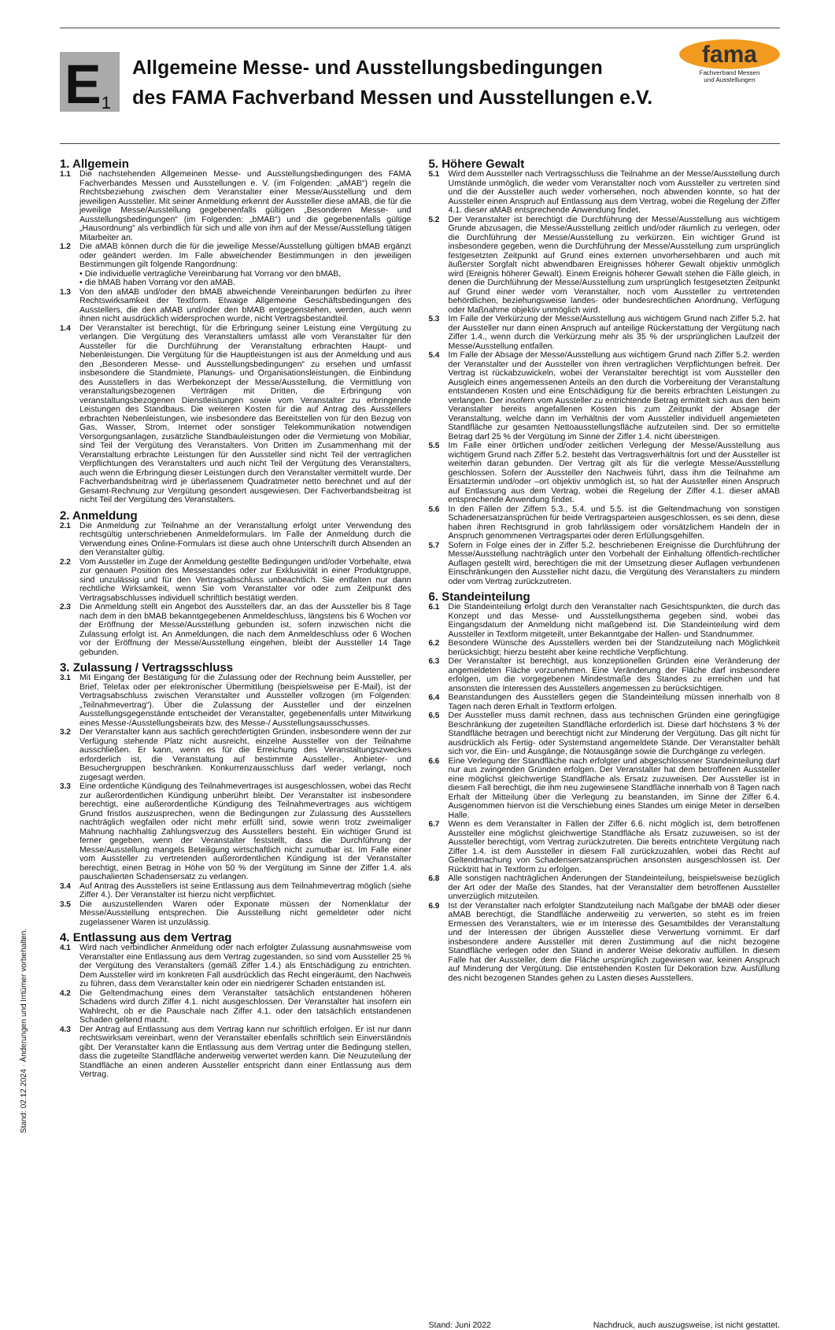E<sub>1</sub>
Allgemeine Messe- und Ausstellungsbedingungen
des FAMA Fachverband Messen und Ausstellungen e.V.
fama
Fachverband Messen
und Ausstellungen
1. Allgemein
1.1 Die nachstehenden Allgemeinen Messe- und Ausstellungsbedingungen des FAMA Fachverbandes Messen und Ausstellungen e. V. (im Folgenden: „aMAB“) regeln die Rechtsbeziehung zwischen dem Veranstalter einer Messe/Ausstellung und dem jeweiligen Aussteller. Mit seiner Anmeldung erkennt der Aussteller diese aMAB, die für die jeweilige Messe/Ausstellung gegebenenfalls gültigen „Besonderen Messe- und Ausstellungsbedingungen“ (im Folgenden: „bMAB“) und die gegebenenfalls gültige „Hausordnung“ als verbindlich für sich und alle von ihm auf der Messe/Ausstellung tätigen Mitarbeiter an.
1.2 Die aMAB können durch die für die jeweilige Messe/Ausstellung gültigen bMAB ergänzt oder geändert werden. Im Falle abweichender Bestimmungen in den jeweiligen Bestimmungen gilt folgende Rangordnung:
• Die individuelle vertragliche Vereinbarung hat Vorrang vor den bMAB,
• die bMAB haben Vorrang vor den aMAB.
1.3 Von den aMAB und/oder den bMAB abweichende Vereinbarungen bedürfen zu ihrer Rechtswirksamkeit der Textform. Etwaige Allgemeine Geschäftsbedingungen des Ausstellers, die den aMAB und/oder den bMAB entgegenstehen, werden, auch wenn ihnen nicht ausdrücklich widersprochen wurde, nicht Vertragsbestandteil.
1.4 Der Veranstalter ist berechtigt, für die Erbringung seiner Leistung eine Vergütung zu verlangen. Die Vergütung des Veranstalters umfasst alle vom Veranstalter für den Aussteller für die Durchführung der Veranstaltung erbrachten Haupt- und Nebenleistungen. Die Vergütung für die Hauptleistungen ist aus der Anmeldung und aus den „Besonderen Messe- und Ausstellungsbedingungen“ zu ersehen und umfasst insbesondere die Standmiete, Planungs- und Organisationsleistungen, die Einbindung des Ausstellers in das Werbekonzept der Messe/Ausstellung, die Vermittlung von veranstaltungsbezogenen Verträgen mit Dritten, die Erbringung von veranstaltungsbezogenen Dienstleistungen sowie vom Veranstalter zu erbringende Leistungen des Standbaus. Die weiteren Kosten für die auf Antrag des Ausstellers erbrachten Nebenleistungen, wie insbesondere das Bereitstellen von für den Bezug von Gas, Wasser, Strom, Internet oder sonstiger Telekommunikation notwendigen Versorgungsanlagen, zusätzliche Standbauleistungen oder die Vermietung von Mobiliar, sind Teil der Vergütung des Veranstalters. Von Dritten im Zusammenhang mit der Veranstaltung erbrachte Leistungen für den Aussteller sind nicht Teil der vertraglichen Verpflichtungen des Veranstalters und auch nicht Teil der Vergütung des Veranstalters, auch wenn die Erbringung dieser Leistungen durch den Veranstalter vermittelt wurde. Der Fachverbandsbeitrag wird je überlassenem Quadratmeter netto berechnet und auf der Gesamt-Rechnung zur Vergütung gesondert ausgewiesen. Der Fachverbandsbeitrag ist nicht Teil der Vergütung des Veranstalters.
2. Anmeldung
2.1 Die Anmeldung zur Teilnahme an der Veranstaltung erfolgt unter Verwendung des rechtsgültig unterschriebenen Anmeldeformulars. Im Falle der Anmeldung durch die Verwendung eines Online-Formulars ist diese auch ohne Unterschrift durch Absenden an den Veranstalter gültig.
2.2 Vom Aussteller im Zuge der Anmeldung gestellte Bedingungen und/oder Vorbehalte, etwa zur genauen Position des Messestandes oder zur Exklusivität in einer Produktgruppe, sind unzulässig und für den Vertragsabschluss unbeachtlich. Sie entfalten nur dann rechtliche Wirksamkeit, wenn Sie vom Veranstalter vor oder zum Zeitpunkt des Vertragsabschlusses individuell schriftlich bestätigt werden.
2.3 Die Anmeldung stellt ein Angebot des Ausstellers dar, an das der Aussteller bis 8 Tage nach dem in den bMAB bekanntgegebenen Anmeldeschluss, längstens bis 6 Wochen vor der Eröffnung der Messe/Ausstellung gebunden ist, sofern inzwischen nicht die Zulassung erfolgt ist. An Anmeldungen, die nach dem Anmeldeschluss oder 6 Wochen vor der Eröffnung der Messe/Ausstellung eingehen, bleibt der Aussteller 14 Tage gebunden.
3. Zulassung / Vertragsschluss
3.1 Mit Eingang der Bestätigung für die Zulassung oder der Rechnung beim Aussteller, per Brief, Telefax oder per elektronischer Übermittlung (beispielsweise per E-Mail), ist der Vertragsabschluss zwischen Veranstalter und Aussteller vollzogen (im Folgenden: „Teilnahmevertrag“). Über die Zulassung der Aussteller und der einzelnen Ausstellungsgegenstände entscheidet der Veranstalter, gegebenenfalls unter Mitwirkung eines Messe-/Ausstellungsbeirats bzw. des Messe-/ Ausstellungsausschusses.
3.2 Der Veranstalter kann aus sachlich gerechtfertigten Gründen, insbesondere wenn der zur Verfügung stehende Platz nicht ausreicht, einzelne Aussteller von der Teilnahme ausschließen. Er kann, wenn es für die Erreichung des Veranstaltungszweckes erforderlich ist, die Veranstaltung auf bestimmte Aussteller-, Anbieter- und Besuchergruppen beschränken. Konkurrenzausschluss darf weder verlangt, noch zugesagt werden.
3.3 Eine ordentliche Kündigung des Teilnahmevertrages ist ausgeschlossen, wobei das Recht zur außerordentlichen Kündigung unberührt bleibt. Der Veranstalter ist insbesondere berechtigt, eine außerordentliche Kündigung des Teilnahmevertrages aus wichtigem Grund fristlos auszusprechen, wenn die Bedingungen zur Zulassung des Ausstellers nachträglich wegfallen oder nicht mehr erfüllt sind, sowie wenn trotz zweimaliger Mahnung nachhaltig Zahlungsverzug des Ausstellers besteht. Ein wichtiger Grund ist ferner gegeben, wenn der Veranstalter feststellt, dass die Durchführung der Messe/Ausstellung mangels Beteiligung wirtschaftlich nicht zumutbar ist. Im Falle einer vom Aussteller zu vertretenden außerordentlichen Kündigung ist der Veranstalter berechtigt, einen Betrag in Höhe von 50 % der Vergütung im Sinne der Ziffer 1.4. als pauschalierten Schadensersatz zu verlangen.
3.4 Auf Antrag des Ausstellers ist seine Entlassung aus dem Teilnahmevertrag möglich (siehe Ziffer 4.). Der Veranstalter ist hierzu nicht verpflichtet.
3.5 Die auszustellenden Waren oder Exponate müssen der Nomenklatur der Messe/Ausstellung entsprechen. Die Ausstellung nicht gemeldeter oder nicht zugelassener Waren ist unzulässig.
4. Entlassung aus dem Vertrag
4.1 Wird nach verbindlicher Anmeldung oder nach erfolgter Zulassung ausnahmsweise vom Veranstalter eine Entlassung aus dem Vertrag zugestanden, so sind vom Aussteller 25 % der Vergütung des Veranstalters (gemäß Ziffer 1.4.) als Entschädigung zu entrichten. Dem Aussteller wird im konkreten Fall ausdrücklich das Recht eingeräumt, den Nachweis zu führen, dass dem Veranstalter kein oder ein niedrigerer Schaden entstanden ist.
4.2 Die Geltendmachung eines dem Veranstalter tatsächlich entstandenen höheren Schadens wird durch Ziffer 4.1. nicht ausgeschlossen. Der Veranstalter hat insofern ein Wahlrecht, ob er die Pauschale nach Ziffer 4.1. oder den tatsächlich entstandenen Schaden geltend macht.
4.3 Der Antrag auf Entlassung aus dem Vertrag kann nur schriftlich erfolgen. Er ist nur dann rechtswirksam vereinbart, wenn der Veranstalter ebenfalls schriftlich sein Einverständnis gibt. Der Veranstalter kann die Entlassung aus dem Vertrag unter die Bedingung stellen, dass die zugeteilte Standfläche anderweitig verwertet werden kann. Die Neuzuteilung der Standfläche an einen anderen Aussteller entspricht dann einer Entlassung aus dem Vertrag.
5. Höhere Gewalt
5.1 Wird dem Aussteller nach Vertragsschluss die Teilnahme an der Messe/Ausstellung durch Umstände unmöglich, die weder vom Veranstalter noch vom Aussteller zu vertreten sind und die der Aussteller auch weder vorhersehen, noch abwenden konnte, so hat der Aussteller einen Anspruch auf Entlassung aus dem Vertrag, wobei die Regelung der Ziffer 4.1. dieser aMAB entsprechende Anwendung findet.
5.2 Der Veranstalter ist berechtigt die Durchführung der Messe/Ausstellung aus wichtigem Grunde abzusagen, die Messe/Ausstellung zeitlich und/oder räumlich zu verlegen, oder die Durchführung der Messe/Ausstellung zu verkürzen. Ein wichtiger Grund ist insbesondere gegeben, wenn die Durchführung der Messe/Ausstellung zum ursprünglich festgesetzten Zeitpunkt auf Grund eines externen unvorhersehbaren und auch mit äußerster Sorgfalt nicht abwendbaren Ereignisses höherer Gewalt objektiv unmöglich wird (Ereignis höherer Gewalt). Einem Ereignis höherer Gewalt stehen die Fälle gleich, in denen die Durchführung der Messe/Ausstellung zum ursprünglich festgesetzten Zeitpunkt auf Grund einer weder vom Veranstalter, noch vom Aussteller zu vertretenden behördlichen, beziehungsweise landes- oder bundesrechtlichen Anordnung, Verfügung oder Maßnahme objektiv unmöglich wird.
5.3 Im Falle der Verkürzung der Messe/Ausstellung aus wichtigem Grund nach Ziffer 5.2. hat der Aussteller nur dann einen Anspruch auf anteilige Rückerstattung der Vergütung nach Ziffer 1.4., wenn durch die Verkürzung mehr als 35 % der ursprünglichen Laufzeit der Messe/Ausstellung entfallen.
5.4 Im Falle der Absage der Messe/Ausstellung aus wichtigem Grund nach Ziffer 5.2. werden der Veranstalter und der Aussteller von ihren vertraglichen Verpflichtungen befreit. Der Vertrag ist rückabzuwickeln, wobei der Veranstalter berechtigt ist vom Aussteller den Ausgleich eines angemessenen Anteils an den durch die Vorbereitung der Veranstaltung entstandenen Kosten und eine Entschädigung für die bereits erbrachten Leistungen zu verlangen. Der insofern vom Aussteller zu entrichtende Betrag ermittelt sich aus den beim Veranstalter bereits angefallenen Kosten bis zum Zeitpunkt der Absage der Veranstaltung, welche dann im Verhältnis der vom Aussteller individuell angemieteten Standfläche zur gesamten Nettoausstellungsfläche aufzuteilen sind. Der so ermittelte Betrag darf 25 % der Vergütung im Sinne der Ziffer 1.4. nicht übersteigen.
5.5 Im Falle einer örtlichen und/oder zeitlichen Verlegung der Messe/Ausstellung aus wichtigem Grund nach Ziffer 5.2. besteht das Vertragsverhältnis fort und der Aussteller ist weiterhin daran gebunden. Der Vertrag gilt als für die verlegte Messe/Ausstellung geschlossen. Sofern der Aussteller den Nachweis führt, dass ihm die Teilnahme am Ersatztermin und/oder –ort objektiv unmöglich ist, so hat der Aussteller einen Anspruch auf Entlassung aus dem Vertrag, wobei die Regelung der Ziffer 4.1. dieser aMAB entsprechende Anwendung findet.
5.6 In den Fällen der Ziffern 5.3., 5.4. und 5.5. ist die Geltendmachung von sonstigen Schadenersatzansprüchen für beide Vertragsparteien ausgeschlossen, es sei denn, diese haben ihren Rechtsgrund in grob fahrlässigem oder vorsätzlichem Handeln der in Anspruch genommenen Vertragspartei oder deren Erfüllungsgehilfen.
5.7 Sofern in Folge eines der in Ziffer 5.2. beschriebenen Ereignisse die Durchführung der Messe/Ausstellung nachträglich unter den Vorbehalt der Einhaltung öffentlich-rechtlicher Auflagen gestellt wird, berechtigen die mit der Umsetzung dieser Auflagen verbundenen Einschränkungen den Aussteller nicht dazu, die Vergütung des Veranstalters zu mindern oder vom Vertrag zurückzutreten.
6. Standeinteilung
6.1 Die Standeinteilung erfolgt durch den Veranstalter nach Gesichtspunkten, die durch das Konzept und das Messe- und Ausstellungsthema gegeben sind, wobei das Eingangsdatum der Anmeldung nicht maßgebend ist. Die Standeinteilung wird dem Aussteller in Textform mitgeteilt, unter Bekanntgabe der Hallen- und Standnummer.
6.2 Besondere Wünsche des Ausstellers werden bei der Standzuteilung nach Möglichkeit berücksichtigt; hierzu besteht aber keine rechtliche Verpflichtung.
6.3 Der Veranstalter ist berechtigt, aus konzeptionellen Gründen eine Veränderung der angemeldeten Fläche vorzunehmen. Eine Veränderung der Fläche darf insbesondere erfolgen, um die vorgegebenen Mindestmaße des Standes zu erreichen und hat ansonsten die Interessen des Ausstellers angemessen zu berücksichtigen.
6.4 Beanstandungen des Ausstellers gegen die Standeinteilung müssen innerhalb von 8 Tagen nach deren Erhalt in Textform erfolgen.
6.5 Der Aussteller muss damit rechnen, dass aus technischen Gründen eine geringfügige Beschränkung der zugeteilten Standfläche erforderlich ist. Diese darf höchstens 3 % der Standfläche betragen und berechtigt nicht zur Minderung der Vergütung. Das gilt nicht für ausdrücklich als Fertig- oder Systemstand angemeldete Stände. Der Veranstalter behält sich vor, die Ein- und Ausgänge, die Notausgänge sowie die Durchgänge zu verlegen.
6.6 Eine Verlegung der Standfläche nach erfolgter und abgeschlossener Standeinteilung darf nur aus zwingenden Gründen erfolgen. Der Veranstalter hat dem betroffenen Aussteller eine möglichst gleichwertige Standfläche als Ersatz zuzuweisen. Der Aussteller ist in diesem Fall berechtigt, die ihm neu zugewiesene Standfläche innerhalb von 8 Tagen nach Erhalt der Mitteilung über die Verlegung zu beanstanden, im Sinne der Ziffer 6.4. Ausgenommen hiervon ist die Verschiebung eines Standes um einige Meter in derselben Halle.
6.7 Wenn es dem Veranstalter in Fällen der Ziffer 6.6. nicht möglich ist, dem betroffenen Aussteller eine möglichst gleichwertige Standfläche als Ersatz zuzuweisen, so ist der Aussteller berechtigt, vom Vertrag zurückzutreten. Die bereits entrichtete Vergütung nach Ziffer 1.4. ist dem Aussteller in diesem Fall zurückzuzahlen, wobei das Recht auf Geltendmachung von Schadensersatzansprüchen ansonsten ausgeschlossen ist. Der Rücktritt hat in Textform zu erfolgen.
6.8 Alle sonstigen nachträglichen Änderungen der Standeinteilung, beispielsweise bezüglich der Art oder der Maße des Standes, hat der Veranstalter dem betroffenen Aussteller unverzüglich mitzuteilen.
6.9 Ist der Veranstalter nach erfolgter Standzuteilung nach Maßgabe der bMAB oder dieser aMAB berechtigt, die Standfläche anderweitig zu verwerten, so steht es im freien Ermessen des Veranstalters, wie er im Interesse des Gesamtbildes der Veranstaltung und der Interessen der übrigen Aussteller diese Verwertung vornimmt. Er darf insbesondere andere Aussteller mit deren Zustimmung auf die nicht bezogene Standfläche verlegen oder den Stand in anderer Weise dekorativ auffüllen. In diesem Falle hat der Aussteller, dem die Fläche ursprünglich zugewiesen war, keinen Anspruch auf Minderung der Vergütung. Die entstehenden Kosten für Dekoration bzw. Ausfüllung des nicht bezogenen Standes gehen zu Lasten dieses Ausstellers.
Stand: Juni 2022 Nachdruck, auch auszugsweise, ist nicht gestattet.
Stand: 02.12.2024 · Änderungen und Irrtümer vorbehalten.